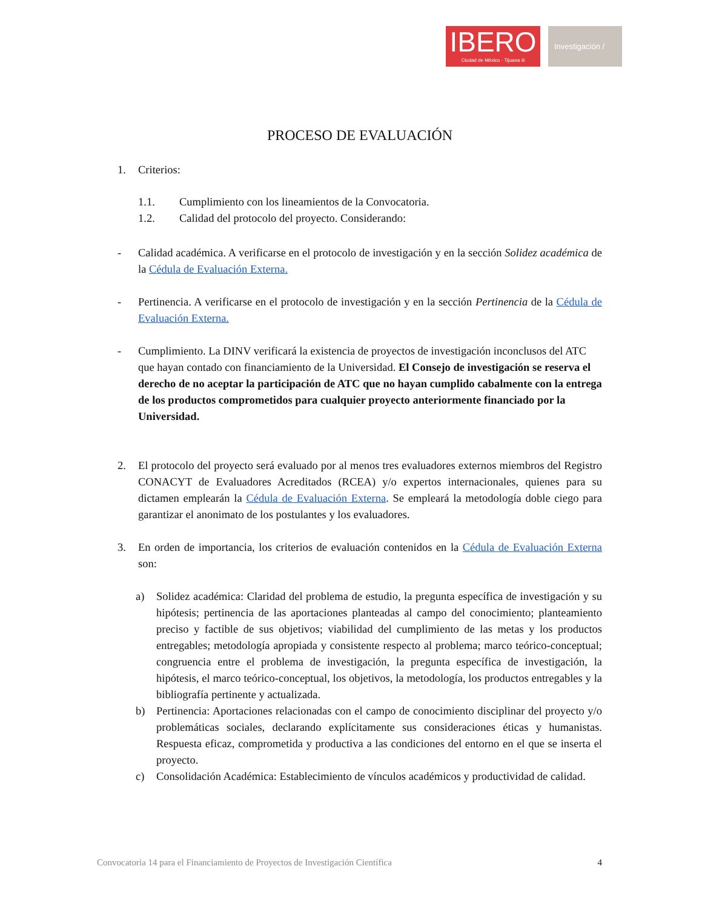IBERO
Ciudad de México · Tijuana ®
Investigación /
PROCESO DE EVALUACIÓN
1. Criterios:
1.1. Cumplimiento con los lineamientos de la Convocatoria.
1.2. Calidad del protocolo del proyecto. Considerando:
- Calidad académica. A verificarse en el protocolo de investigación y en la sección Solidez académica de la Cédula de Evaluación Externa.
- Pertinencia. A verificarse en el protocolo de investigación y en la sección Pertinencia de la Cédula de Evaluación Externa.
- Cumplimiento. La DINV verificará la existencia de proyectos de investigación inconclusos del ATC que hayan contado con financiamiento de la Universidad. El Consejo de investigación se reserva el derecho de no aceptar la participación de ATC que no hayan cumplido cabalmente con la entrega de los productos comprometidos para cualquier proyecto anteriormente financiado por la Universidad.
2. El protocolo del proyecto será evaluado por al menos tres evaluadores externos miembros del Registro CONACYT de Evaluadores Acreditados (RCEA) y/o expertos internacionales, quienes para su dictamen emplearán la Cédula de Evaluación Externa. Se empleará la metodología doble ciego para garantizar el anonimato de los postulantes y los evaluadores.
3. En orden de importancia, los criterios de evaluación contenidos en la Cédula de Evaluación Externa son:
a) Solidez académica: Claridad del problema de estudio, la pregunta específica de investigación y su hipótesis; pertinencia de las aportaciones planteadas al campo del conocimiento; planteamiento preciso y factible de sus objetivos; viabilidad del cumplimiento de las metas y los productos entregables; metodología apropiada y consistente respecto al problema; marco teórico-conceptual; congruencia entre el problema de investigación, la pregunta específica de investigación, la hipótesis, el marco teórico-conceptual, los objetivos, la metodología, los productos entregables y la bibliografía pertinente y actualizada.
b) Pertinencia: Aportaciones relacionadas con el campo de conocimiento disciplinar del proyecto y/o problemáticas sociales, declarando explícitamente sus consideraciones éticas y humanistas. Respuesta eficaz, comprometida y productiva a las condiciones del entorno en el que se inserta el proyecto.
c) Consolidación Académica: Establecimiento de vínculos académicos y productividad de calidad.
Convocatoria 14 para el Financiamiento de Proyectos de Investigación Científica 4